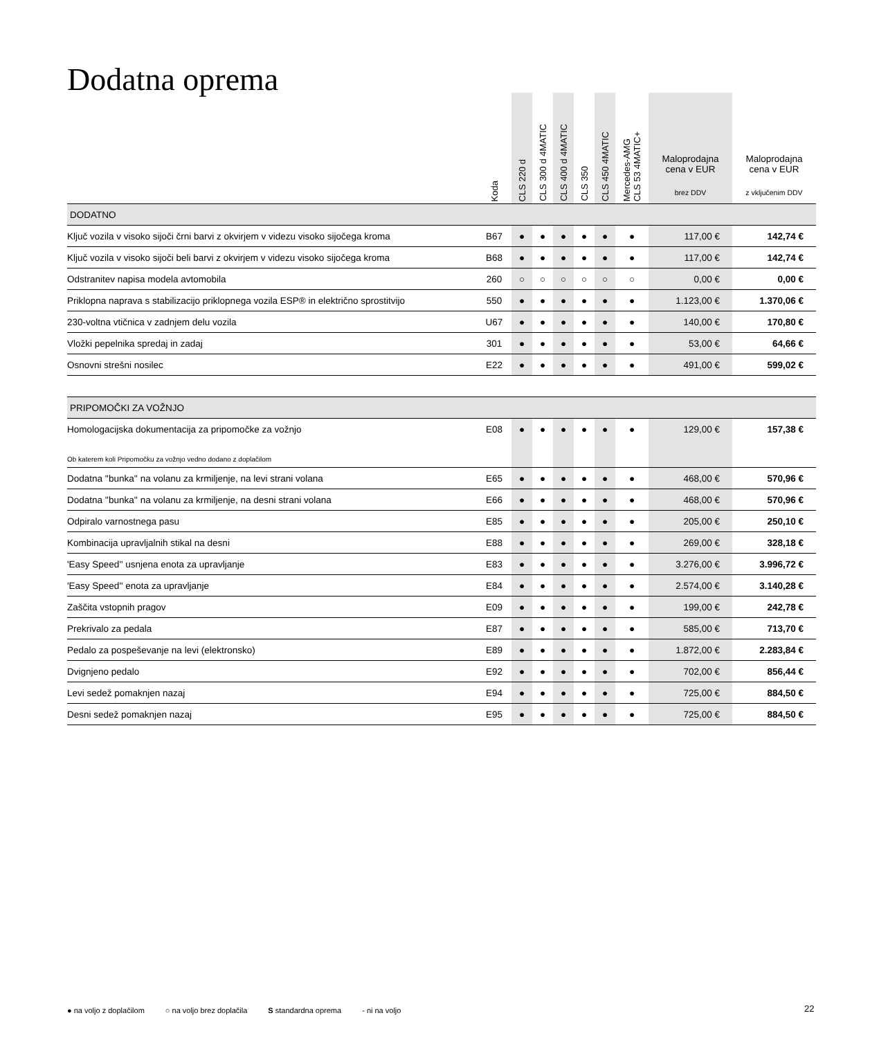Dodatna oprema
| | Koda | CLS 220 d | CLS 300 d 4MATIC | CLS 400 d 4MATIC | CLS 350 | CLS 450 4MATIC | Mercedes-AMG CLS 53 4MATIC+ | Maloprodajna cena v EUR brez DDV | Maloprodajna cena v EUR z vključenim DDV |
| --- | --- | --- | --- | --- | --- | --- | --- | --- | --- |
| DODATNO | | | | | | | | | |
| Ključ vozila v visoko sijoči črni barvi z okvirjem v videzu visoko sijočega kroma | B67 | ● | ● | ● | ● | ● | ● | 117,00 € | 142,74 € |
| Ključ vozila v visoko sijoči beli barvi z okvirjem v videzu visoko sijočega kroma | B68 | ● | ● | ● | ● | ● | ● | 117,00 € | 142,74 € |
| Odstranitev napisa modela avtomobila | 260 | ○ | ○ | ○ | ○ | ○ | ○ | 0,00 € | 0,00 € |
| Priklopna naprava s stabilizacijo priklopnega vozila ESP® in električno sprostitvijo | 550 | ● | ● | ● | ● | ● | ● | 1.123,00 € | 1.370,06 € |
| 230-voltna vtičnica v zadnjem delu vozila | U67 | ● | ● | ● | ● | ● | ● | 140,00 € | 170,80 € |
| Vložki pepelnika spredaj in zadaj | 301 | ● | ● | ● | ● | ● | ● | 53,00 € | 64,66 € |
| Osnovni strešni nosilec | E22 | ● | ● | ● | ● | ● | ● | 491,00 € | 599,02 € |
| PRIPOMOČKI ZA VOŽNJO | | | | | | | | | |
| Homologacijska dokumentacija za pripomočke za vožnjo | E08 | ● | ● | ● | ● | ● | ● | 129,00 € | 157,38 € |
| Ob katerem koli Pripomočku za vožnjo vedno dodano z doplačilom | | | | | | | | | |
| Dodatna ''bunka'' na volanu za krmiljenje, na levi strani volana | E65 | ● | ● | ● | ● | ● | ● | 468,00 € | 570,96 € |
| Dodatna ''bunka'' na volanu za krmiljenje, na desni strani volana | E66 | ● | ● | ● | ● | ● | ● | 468,00 € | 570,96 € |
| Odpiralo varnostnega pasu | E85 | ● | ● | ● | ● | ● | ● | 205,00 € | 250,10 € |
| Kombinacija upravljalnih stikal na desni | E88 | ● | ● | ● | ● | ● | ● | 269,00 € | 328,18 € |
| 'Easy Speed'' usnjena enota za upravljanje | E83 | ● | ● | ● | ● | ● | ● | 3.276,00 € | 3.996,72 € |
| 'Easy Speed'' enota za upravljanje | E84 | ● | ● | ● | ● | ● | ● | 2.574,00 € | 3.140,28 € |
| Zaščita vstopnih pragov | E09 | ● | ● | ● | ● | ● | ● | 199,00 € | 242,78 € |
| Prekrivalo za pedala | E87 | ● | ● | ● | ● | ● | ● | 585,00 € | 713,70 € |
| Pedalo za pospeševanje na levi (elektronsko) | E89 | ● | ● | ● | ● | ● | ● | 1.872,00 € | 2.283,84 € |
| Dvignjeno pedalo | E92 | ● | ● | ● | ● | ● | ● | 702,00 € | 856,44 € |
| Levi sedež pomaknjen nazaj | E94 | ● | ● | ● | ● | ● | ● | 725,00 € | 884,50 € |
| Desni sedež pomaknjen nazaj | E95 | ● | ● | ● | ● | ● | ● | 725,00 € | 884,50 € |
● na voljo z doplačilom ○ na voljo brez doplačila S standardna oprema - ni na voljo
22